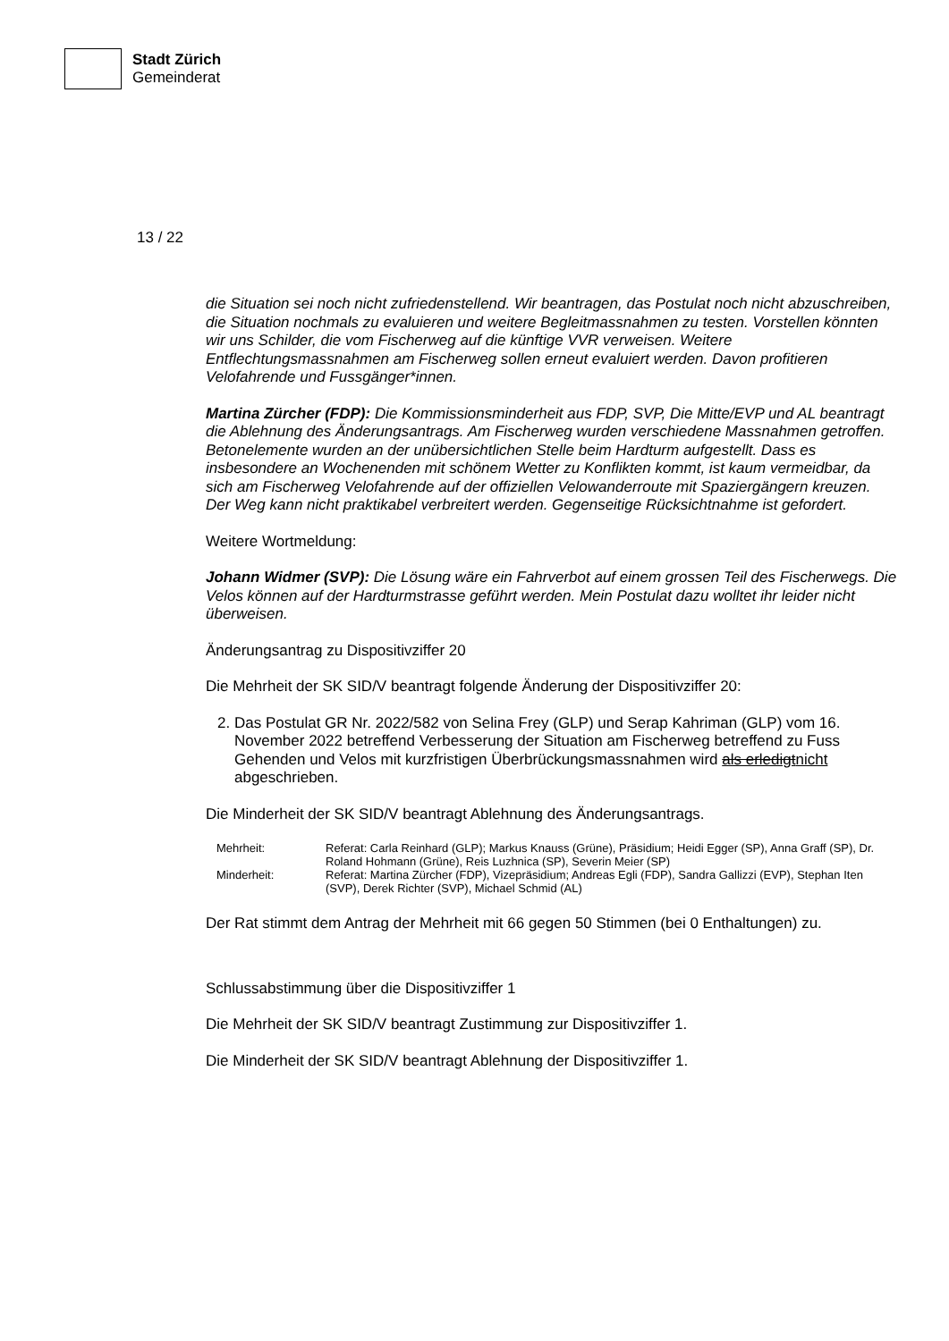Stadt Zürich
Gemeinderat
13 / 22
die Situation sei noch nicht zufriedenstellend. Wir beantragen, das Postulat noch nicht abzuschreiben, die Situation nochmals zu evaluieren und weitere Begleitmassnahmen zu testen. Vorstellen könnten wir uns Schilder, die vom Fischerweg auf die künftige VVR verweisen. Weitere Entflechtungsmassnahmen am Fischerweg sollen erneut evaluiert werden. Davon profitieren Velofahrende und Fussgänger*innen.
Martina Zürcher (FDP): Die Kommissionsminderheit aus FDP, SVP, Die Mitte/EVP und AL beantragt die Ablehnung des Änderungsantrags. Am Fischerweg wurden verschiedene Massnahmen getroffen. Betonelemente wurden an der unübersichtlichen Stelle beim Hardturm aufgestellt. Dass es insbesondere an Wochenenden mit schönem Wetter zu Konflikten kommt, ist kaum vermeidbar, da sich am Fischerweg Velofahrende auf der offiziellen Velowanderroute mit Spaziergängern kreuzen. Der Weg kann nicht praktikabel verbreitert werden. Gegenseitige Rücksichtnahme ist gefordert.
Weitere Wortmeldung:
Johann Widmer (SVP): Die Lösung wäre ein Fahrverbot auf einem grossen Teil des Fischerwegs. Die Velos können auf der Hardturmstrasse geführt werden. Mein Postulat dazu wolltet ihr leider nicht überweisen.
Änderungsantrag zu Dispositivziffer 20
Die Mehrheit der SK SID/V beantragt folgende Änderung der Dispositivziffer 20:
2. Das Postulat GR Nr. 2022/582 von Selina Frey (GLP) und Serap Kahriman (GLP) vom 16. November 2022 betreffend Verbesserung der Situation am Fischerweg betreffend zu Fuss Gehenden und Velos mit kurzfristigen Überbrückungsmassnahmen wird als erledigtnicht abgeschrieben.
Die Minderheit der SK SID/V beantragt Ablehnung des Änderungsantrags.
| Mehrheit: | Referat: Carla Reinhard (GLP); Markus Knauss (Grüne), Präsidium; Heidi Egger (SP), Anna Graff (SP), Dr. Roland Hohmann (Grüne), Reis Luzhnica (SP), Severin Meier (SP) |
| Minderheit: | Referat: Martina Zürcher (FDP), Vizepräsidium; Andreas Egli (FDP), Sandra Gallizzi (EVP), Stephan Iten (SVP), Derek Richter (SVP), Michael Schmid (AL) |
Der Rat stimmt dem Antrag der Mehrheit mit 66 gegen 50 Stimmen (bei 0 Enthaltungen) zu.
Schlussabstimmung über die Dispositivziffer 1
Die Mehrheit der SK SID/V beantragt Zustimmung zur Dispositivziffer 1.
Die Minderheit der SK SID/V beantragt Ablehnung der Dispositivziffer 1.